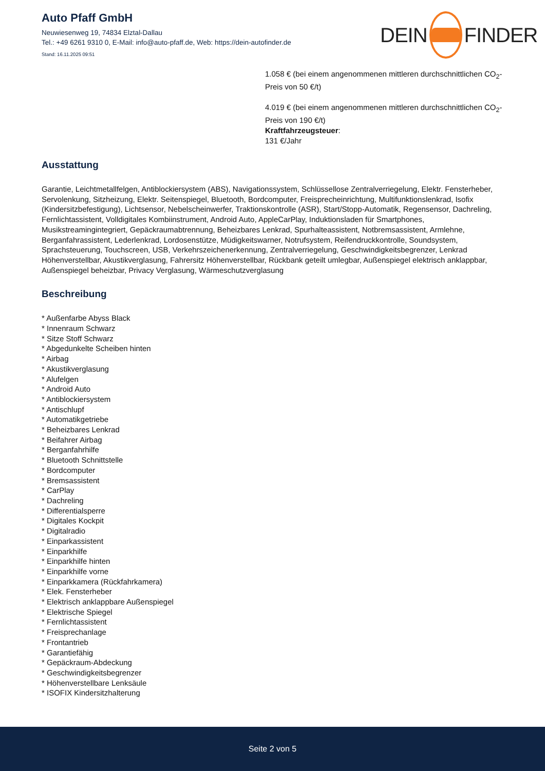Auto Pfaff GmbH
Neuwiesenweg 19, 74834 Elztal-Dallau
Tel.: +49 6261 9310 0, E-Mail: info@auto-pfaff.de, Web: https://dein-autofinder.de
Stand: 16.11.2025 09:51
DEIN FINDER
1.058 € (bei einem angenommenen mittleren durchschnittlichen CO<sub>2</sub>-Preis von 50 €/t)
4.019 € (bei einem angenommenen mittleren durchschnittlichen CO<sub>2</sub>-Preis von 190 €/t)
Kraftfahrzeugsteuer:
131 €/Jahr
Ausstattung
Garantie, Leichtmetallfelgen, Antiblockiersystem (ABS), Navigationssystem, Schlüssellose Zentralverriegelung, Elektr. Fensterheber, Servolenkung, Sitzheizung, Elektr. Seitenspiegel, Bluetooth, Bordcomputer, Freisprecheinrichtung, Multifunktionslenkrad, Isofix (Kindersitzbefestigung), Lichtsensor, Nebelscheinwerfer, Traktionskontrolle (ASR), Start/Stopp-Automatik, Regensensor, Dachreling, Fernlichtassistent, Volldigitales Kombiinstrument, Android Auto, AppleCarPlay, Induktionsladen für Smartphones, Musikstreamingintegriert, Gepäckraumabtrennung, Beheizbares Lenkrad, Spurhalteassistent, Notbremsassistent, Armlehne, Berganfahrassistent, Lederlenkrad, Lordosenstütze, Müdigkeitswarner, Notrufsystem, Reifendruckkontrolle, Soundsystem, Sprachsteuerung, Touchscreen, USB, Verkehrszeichenerkennung, Zentralverriegelung, Geschwindigkeitsbegrenzer, Lenkrad Höhenverstellbar, Akustikverglasung, Fahrersitz Höhenverstellbar, Rückbank geteilt umlegbar, Außenspiegel elektrisch anklappbar, Außenspiegel beheizbar, Privacy Verglasung, Wärmeschutzverglasung
Beschreibung
* Außenfarbe Abyss Black
* Innenraum Schwarz
* Sitze Stoff Schwarz
* Abgedunkelte Scheiben hinten
* Airbag
* Akustikverglasung
* Alufelgen
* Android Auto
* Antiblockiersystem
* Antischlupf
* Automatikgetriebe
* Beheizbares Lenkrad
* Beifahrer Airbag
* Berganfahrhilfe
* Bluetooth Schnittstelle
* Bordcomputer
* Bremsassistent
* CarPlay
* Dachreling
* Differentialsperre
* Digitales Kockpit
* Digitalradio
* Einparkassistent
* Einparkhilfe
* Einparkhilfe hinten
* Einparkhilfe vorne
* Einparkkamera (Rückfahrkamera)
* Elek. Fensterheber
* Elektrisch anklappbare Außenspiegel
* Elektrische Spiegel
* Fernlichtassistent
* Freisprechanlage
* Frontantrieb
* Garantiefähig
* Gepäckraum-Abdeckung
* Geschwindigkeitsbegrenzer
* Höhenverstellbare Lenksäule
* ISOFIX Kindersitzhalterung
Seite 2 von 5